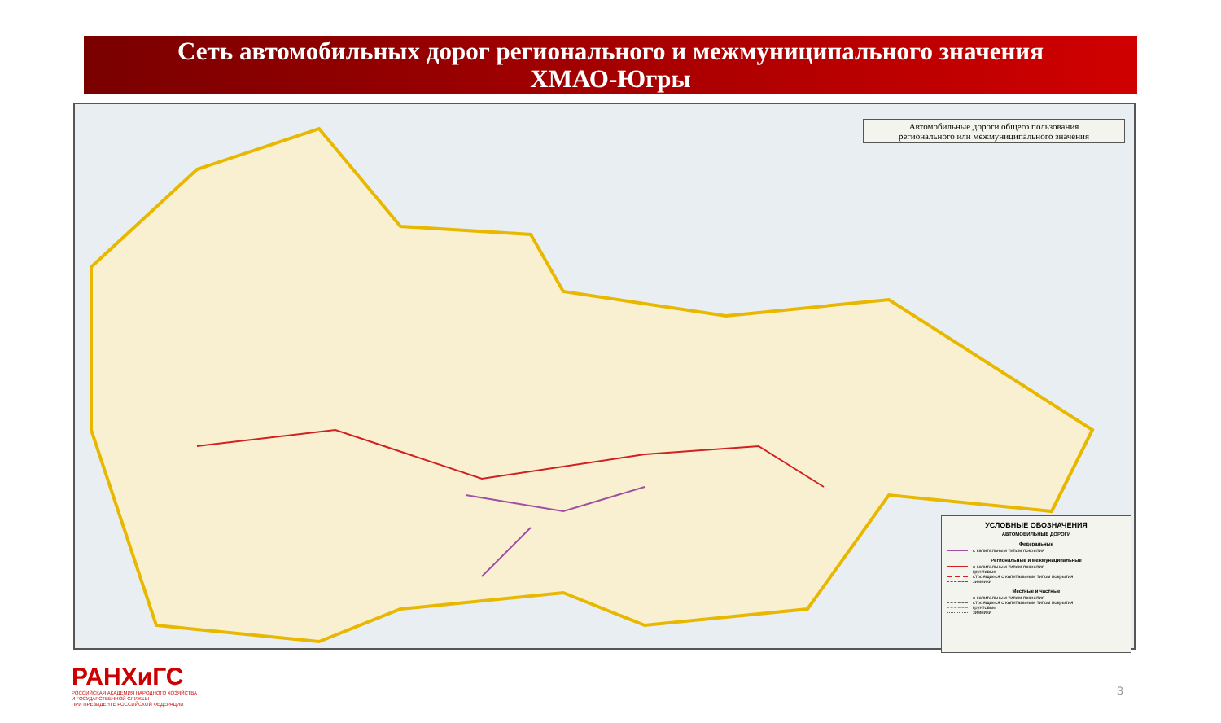Сеть автомобильных дорог регионального и межмуниципального значения
ХМАО-Югры
Автомобильные дороги общего пользования
регионального или межмуниципального значения
УСЛОВНЫЕ ОБОЗНАЧЕНИЯ
АВТОМОБИЛЬНЫЕ ДОРОГИ
Федеральные
с капитальным типом покрытия
Региональные и межмуниципальные
с капитальным типом покрытия
грунтовые
строящиеся с капитальным типом покрытия
зимники
Местные и частные
с капитальным типом покрытия
строящиеся с капитальным типом покрытия
грунтовые
зимники
РАНХиГС
РОССИЙСКАЯ АКАДЕМИЯ НАРОДНОГО ХОЗЯЙСТВА
И ГОСУДАРСТВЕННОЙ СЛУЖБЫ
ПРИ ПРЕЗИДЕНТЕ РОССИЙСКОЙ ФЕДЕРАЦИИ
3